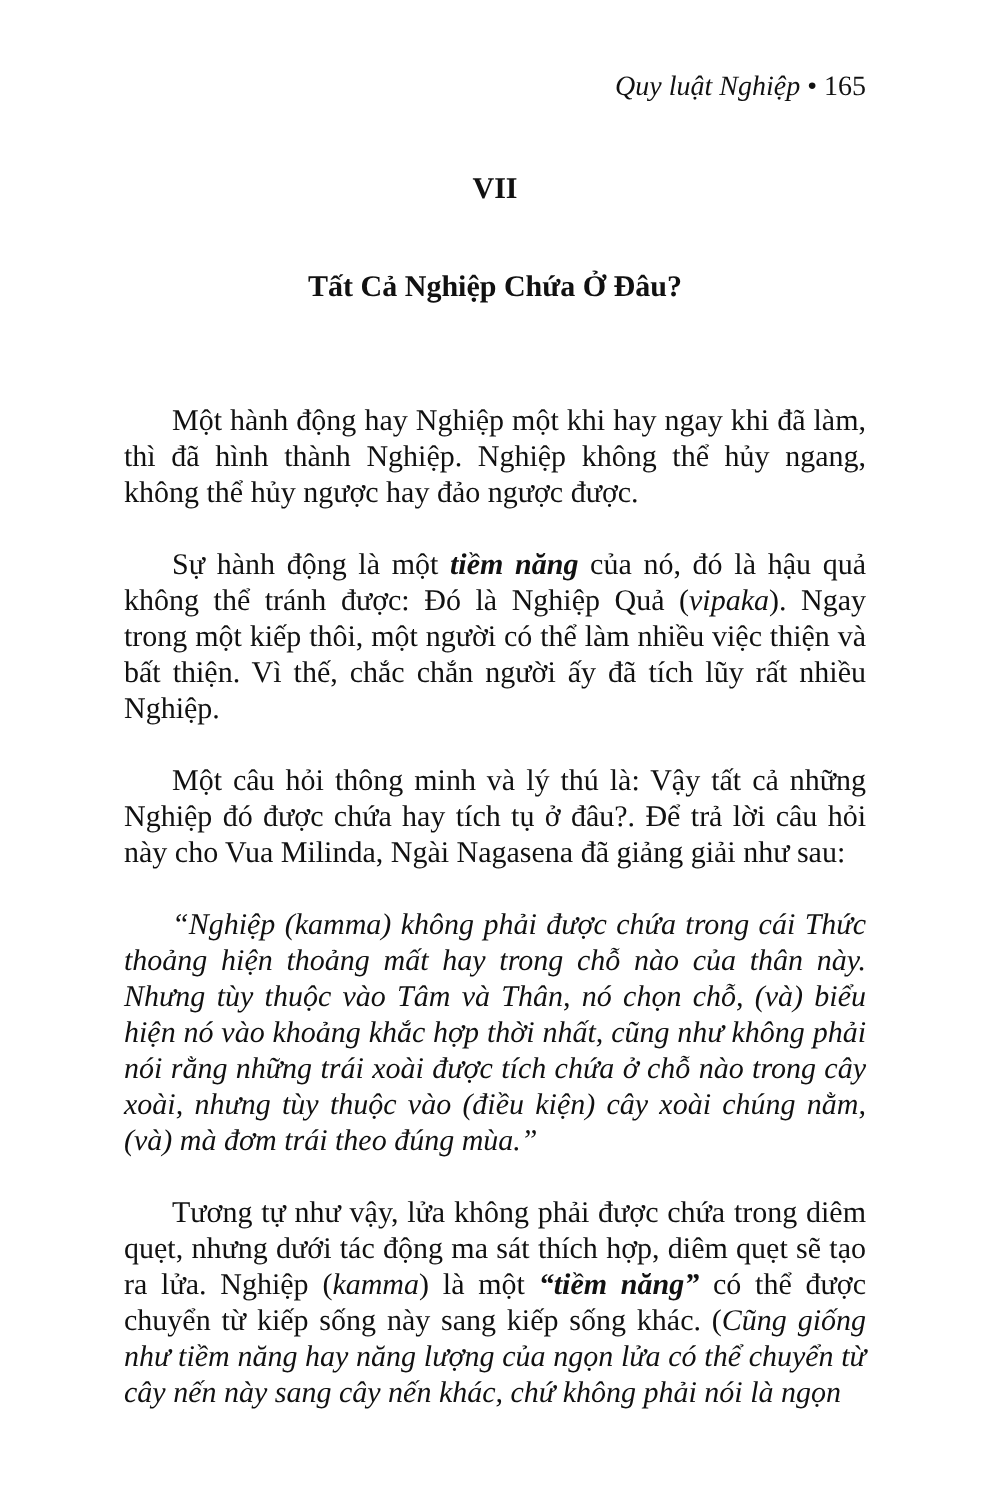Quy luật Nghiệp • 165
VII
Tất Cả Nghiệp Chứa Ở Đâu?
Một hành động hay Nghiệp một khi hay ngay khi đã làm, thì đã hình thành Nghiệp. Nghiệp không thể hủy ngang, không thể hủy ngược hay đảo ngược được.
Sự hành động là một tiềm năng của nó, đó là hậu quả không thể tránh được: Đó là Nghiệp Quả (vipaka). Ngay trong một kiếp thôi, một người có thể làm nhiều việc thiện và bất thiện. Vì thế, chắc chắn người ấy đã tích lũy rất nhiều Nghiệp.
Một câu hỏi thông minh và lý thú là: Vậy tất cả những Nghiệp đó được chứa hay tích tụ ở đâu?. Để trả lời câu hỏi này cho Vua Milinda, Ngài Nagasena đã giảng giải như sau:
“Nghiệp (kamma) không phải được chứa trong cái Thức thoảng hiện thoảng mất hay trong chỗ nào của thân này. Nhưng tùy thuộc vào Tâm và Thân, nó chọn chỗ, (và) biểu hiện nó vào khoảng khắc hợp thời nhất, cũng như không phải nói rằng những trái xoài được tích chứa ở chỗ nào trong cây xoài, nhưng tùy thuộc vào (điều kiện) cây xoài chúng nằm, (và) mà đơm trái theo đúng mùa.”
Tương tự như vậy, lửa không phải được chứa trong diêm quẹt, nhưng dưới tác động ma sát thích hợp, diêm quẹt sẽ tạo ra lửa. Nghiệp (kamma) là một “tiềm năng” có thể được chuyển từ kiếp sống này sang kiếp sống khác. (Cũng giống như tiềm năng hay năng lượng của ngọn lửa có thể chuyển từ cây nến này sang cây nến khác, chứ không phải nói là ngọn